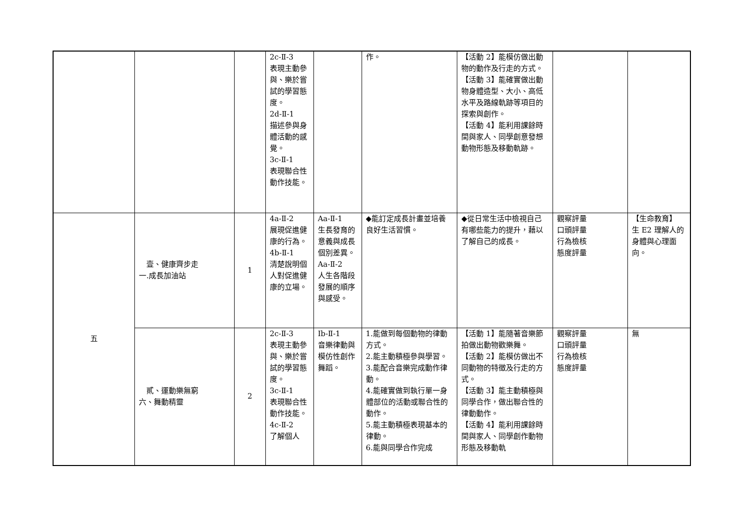| | | | 2c-Ⅱ-3 表現主動參與、樂於嘗試的學習態度。 2d-Ⅱ-1 描述參與身體活動的感覺。 3c-Ⅱ-1 表現聯合性動作技能。 | | 作。 | 【活動 2】能模仿做出動物的動作及行走的方式。 【活動 3】能確實做出動物身體造型、大小、高低水平及路線軌跡等項目的探索與創作。 【活動 4】能利用課餘時間與家人、同學創意發想動物形態及移動軌跡。 | | |
| 五 | 壹、健康齊步走 一.成長加油站 | 1 | 4a-Ⅱ-2 展現促進健康的行為。 4b-Ⅱ-1 清楚說明個人對促進健康的立場。 | Aa-Ⅱ-1 生長發育的意義與成長個別差異。 Aa-Ⅱ-2 人生各階段發展的順序與感受。 | ◆能訂定成長計畫並培養良好生活習慣。 | ◆從日常生活中檢視自己有哪些能力的提升，藉以了解自己的成長。 | 觀察評量 口頭評量 行為檢核 態度評量 | 【生命教育】 生 E2 理解人的身體與心理面向。 |
| | 貳、運動樂無窮 六、舞動精靈 | 2 | 2c-Ⅱ-3 表現主動參與、樂於嘗試的學習態度。 3c-Ⅱ-1 表現聯合性動作技能。 4c-Ⅱ-2 了解個人 | Ib-Ⅱ-1 音樂律動與模仿性創作舞蹈。 | 1.能做到每個動物的律動方式。 2.能主動積極參與學習。 3.能配合音樂完成動作律動。 4.能確實做到執行單一身體部位的活動或聯合性的動作。 5.能主動積極表現基本的律動。 6.能與同學合作完成 | 【活動 1】能隨著音樂節拍做出動物歡樂舞。 【活動 2】能模仿做出不同動物的特徵及行走的方式。 【活動 3】能主動積極與同學合作，做出聯合性的律動動作。 【活動 4】能利用課餘時間與家人、同學創作動物形態及移動軌 | 觀察評量 口頭評量 行為檢核 態度評量 | 無 |